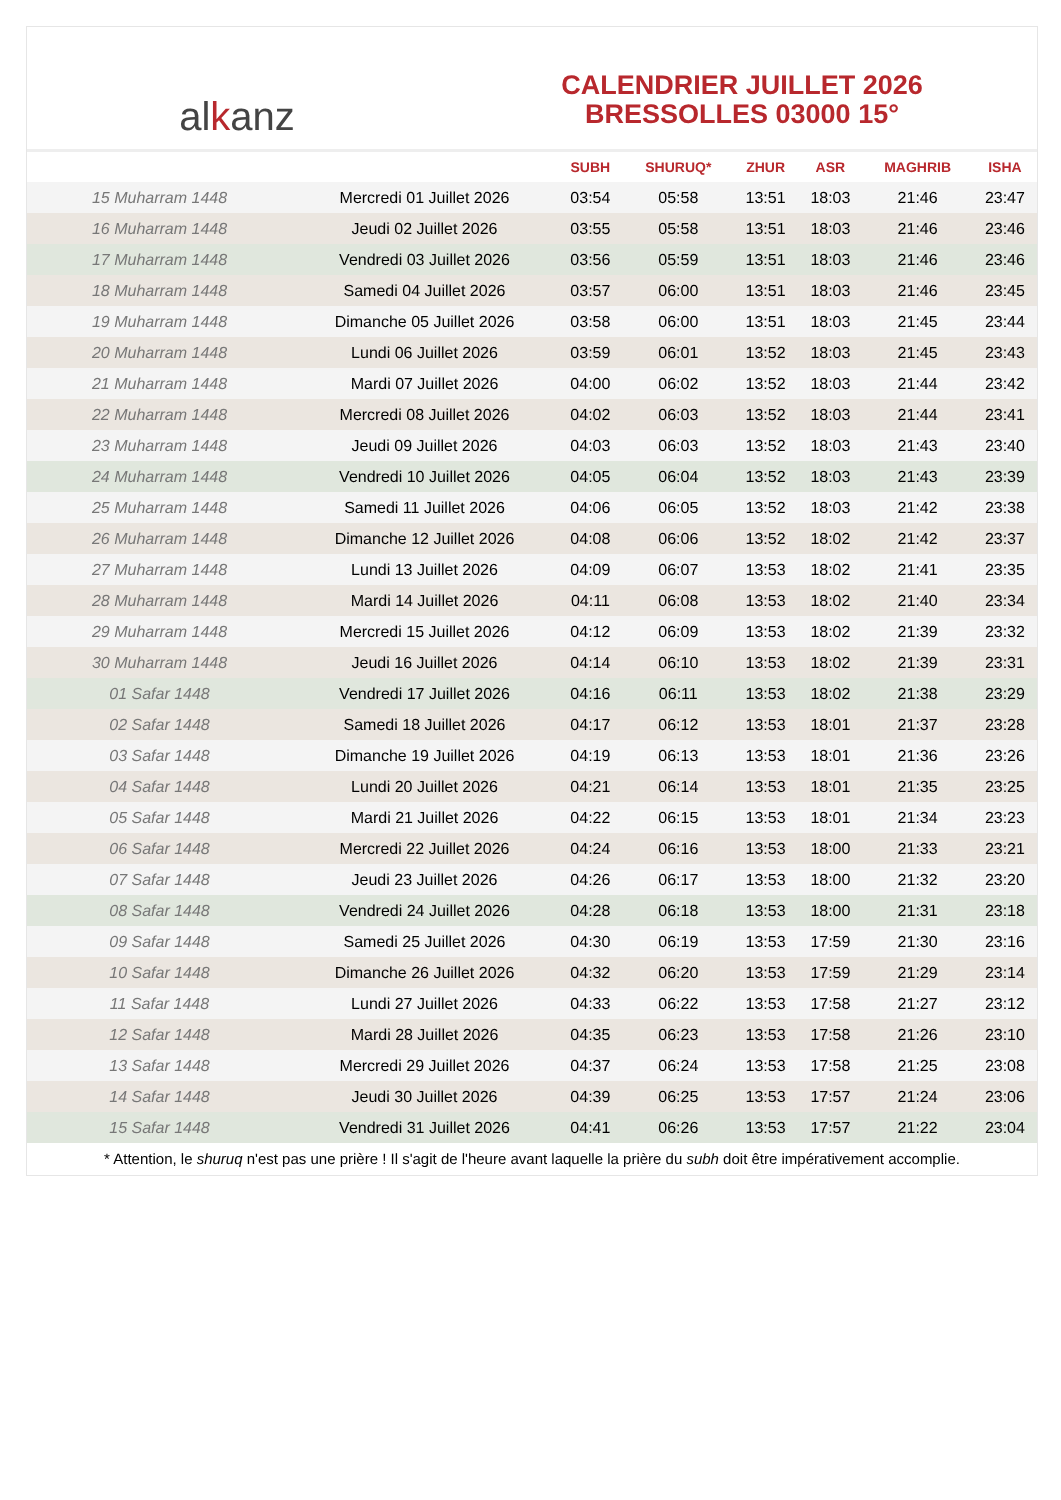al k anz
CALENDRIER JUILLET 2026
BRESSOLLES 03000 15°
| | | SUBH | SHURUQ* | ZHUR | ASR | MAGHRIB | ISHA |
| --- | --- | --- | --- | --- | --- | --- | --- |
| 15 Muharram 1448 | Mercredi 01 Juillet 2026 | 03:54 | 05:58 | 13:51 | 18:03 | 21:46 | 23:47 |
| 16 Muharram 1448 | Jeudi 02 Juillet 2026 | 03:55 | 05:58 | 13:51 | 18:03 | 21:46 | 23:46 |
| 17 Muharram 1448 | Vendredi 03 Juillet 2026 | 03:56 | 05:59 | 13:51 | 18:03 | 21:46 | 23:46 |
| 18 Muharram 1448 | Samedi 04 Juillet 2026 | 03:57 | 06:00 | 13:51 | 18:03 | 21:46 | 23:45 |
| 19 Muharram 1448 | Dimanche 05 Juillet 2026 | 03:58 | 06:00 | 13:51 | 18:03 | 21:45 | 23:44 |
| 20 Muharram 1448 | Lundi 06 Juillet 2026 | 03:59 | 06:01 | 13:52 | 18:03 | 21:45 | 23:43 |
| 21 Muharram 1448 | Mardi 07 Juillet 2026 | 04:00 | 06:02 | 13:52 | 18:03 | 21:44 | 23:42 |
| 22 Muharram 1448 | Mercredi 08 Juillet 2026 | 04:02 | 06:03 | 13:52 | 18:03 | 21:44 | 23:41 |
| 23 Muharram 1448 | Jeudi 09 Juillet 2026 | 04:03 | 06:03 | 13:52 | 18:03 | 21:43 | 23:40 |
| 24 Muharram 1448 | Vendredi 10 Juillet 2026 | 04:05 | 06:04 | 13:52 | 18:03 | 21:43 | 23:39 |
| 25 Muharram 1448 | Samedi 11 Juillet 2026 | 04:06 | 06:05 | 13:52 | 18:03 | 21:42 | 23:38 |
| 26 Muharram 1448 | Dimanche 12 Juillet 2026 | 04:08 | 06:06 | 13:52 | 18:02 | 21:42 | 23:37 |
| 27 Muharram 1448 | Lundi 13 Juillet 2026 | 04:09 | 06:07 | 13:53 | 18:02 | 21:41 | 23:35 |
| 28 Muharram 1448 | Mardi 14 Juillet 2026 | 04:11 | 06:08 | 13:53 | 18:02 | 21:40 | 23:34 |
| 29 Muharram 1448 | Mercredi 15 Juillet 2026 | 04:12 | 06:09 | 13:53 | 18:02 | 21:39 | 23:32 |
| 30 Muharram 1448 | Jeudi 16 Juillet 2026 | 04:14 | 06:10 | 13:53 | 18:02 | 21:39 | 23:31 |
| 01 Safar 1448 | Vendredi 17 Juillet 2026 | 04:16 | 06:11 | 13:53 | 18:02 | 21:38 | 23:29 |
| 02 Safar 1448 | Samedi 18 Juillet 2026 | 04:17 | 06:12 | 13:53 | 18:01 | 21:37 | 23:28 |
| 03 Safar 1448 | Dimanche 19 Juillet 2026 | 04:19 | 06:13 | 13:53 | 18:01 | 21:36 | 23:26 |
| 04 Safar 1448 | Lundi 20 Juillet 2026 | 04:21 | 06:14 | 13:53 | 18:01 | 21:35 | 23:25 |
| 05 Safar 1448 | Mardi 21 Juillet 2026 | 04:22 | 06:15 | 13:53 | 18:01 | 21:34 | 23:23 |
| 06 Safar 1448 | Mercredi 22 Juillet 2026 | 04:24 | 06:16 | 13:53 | 18:00 | 21:33 | 23:21 |
| 07 Safar 1448 | Jeudi 23 Juillet 2026 | 04:26 | 06:17 | 13:53 | 18:00 | 21:32 | 23:20 |
| 08 Safar 1448 | Vendredi 24 Juillet 2026 | 04:28 | 06:18 | 13:53 | 18:00 | 21:31 | 23:18 |
| 09 Safar 1448 | Samedi 25 Juillet 2026 | 04:30 | 06:19 | 13:53 | 17:59 | 21:30 | 23:16 |
| 10 Safar 1448 | Dimanche 26 Juillet 2026 | 04:32 | 06:20 | 13:53 | 17:59 | 21:29 | 23:14 |
| 11 Safar 1448 | Lundi 27 Juillet 2026 | 04:33 | 06:22 | 13:53 | 17:58 | 21:27 | 23:12 |
| 12 Safar 1448 | Mardi 28 Juillet 2026 | 04:35 | 06:23 | 13:53 | 17:58 | 21:26 | 23:10 |
| 13 Safar 1448 | Mercredi 29 Juillet 2026 | 04:37 | 06:24 | 13:53 | 17:58 | 21:25 | 23:08 |
| 14 Safar 1448 | Jeudi 30 Juillet 2026 | 04:39 | 06:25 | 13:53 | 17:57 | 21:24 | 23:06 |
| 15 Safar 1448 | Vendredi 31 Juillet 2026 | 04:41 | 06:26 | 13:53 | 17:57 | 21:22 | 23:04 |
* Attention, le shuruq n'est pas une prière ! Il s'agit de l'heure avant laquelle la prière du subh doit être impérativement accomplie.